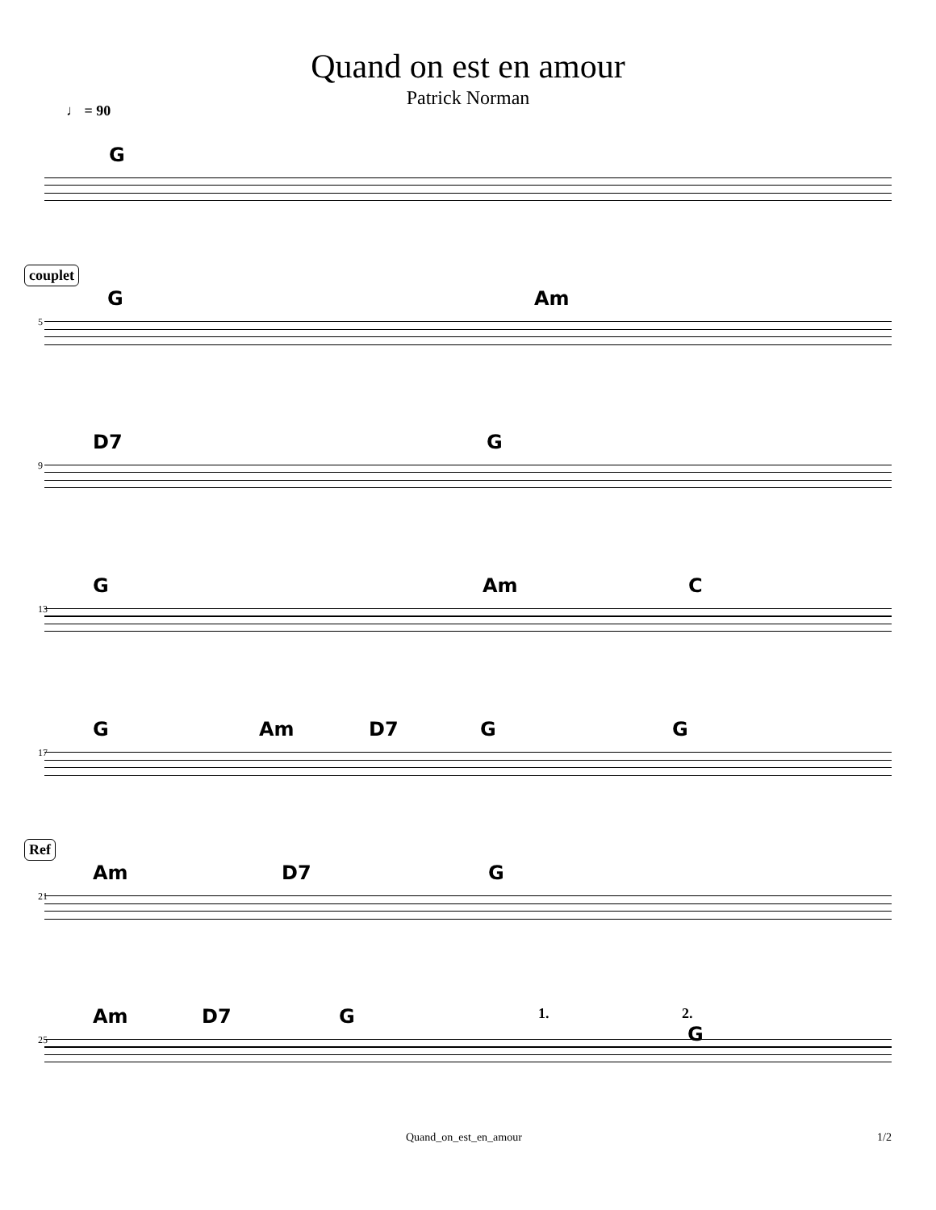Quand on est en amour
Patrick Norman
♩ = 90
G
couplet
G Am
5
D7 G
9
G Am C
13
G Am D7 G G
17
Ref
Am D7 G
21
Am D7 G 1. 2.
G
25
Quand_on_est_en_amour 1/2